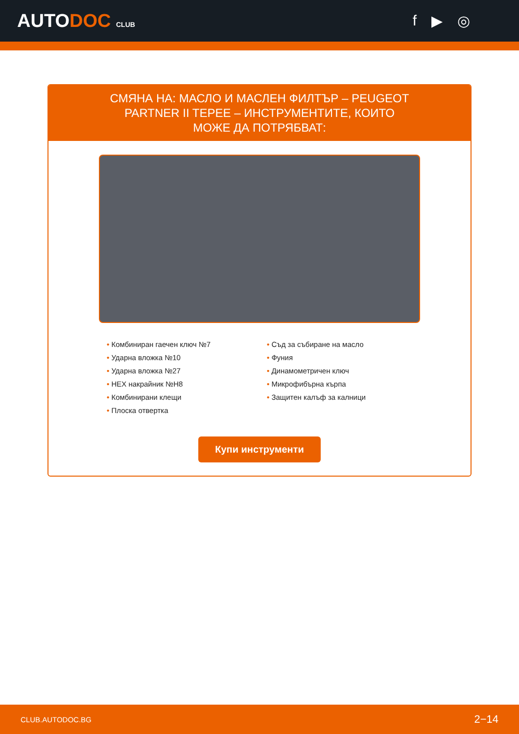AUTODOC CLUB
f ▶ ◎
СМЯНА НА: МАСЛО И МАСЛЕН ФИЛТЪР – PEUGEOT PARTNER II TEPEE – ИНСТРУМЕНТИТЕ, КОИТО МОЖЕ ДА ПОТРЯБВАТ:
• Комбиниран гаечен ключ №7
• Ударна вложка №10
• Ударна вложка №27
• HEX накрайник №H8
• Комбинирани клещи
• Плоска отвертка
• Съд за събиране на масло
• Фуния
• Динамометричен ключ
• Микрофибърна кърпа
• Защитен калъф за калници
Купи инструменти
CLUB.AUTODOC.BG 2−14